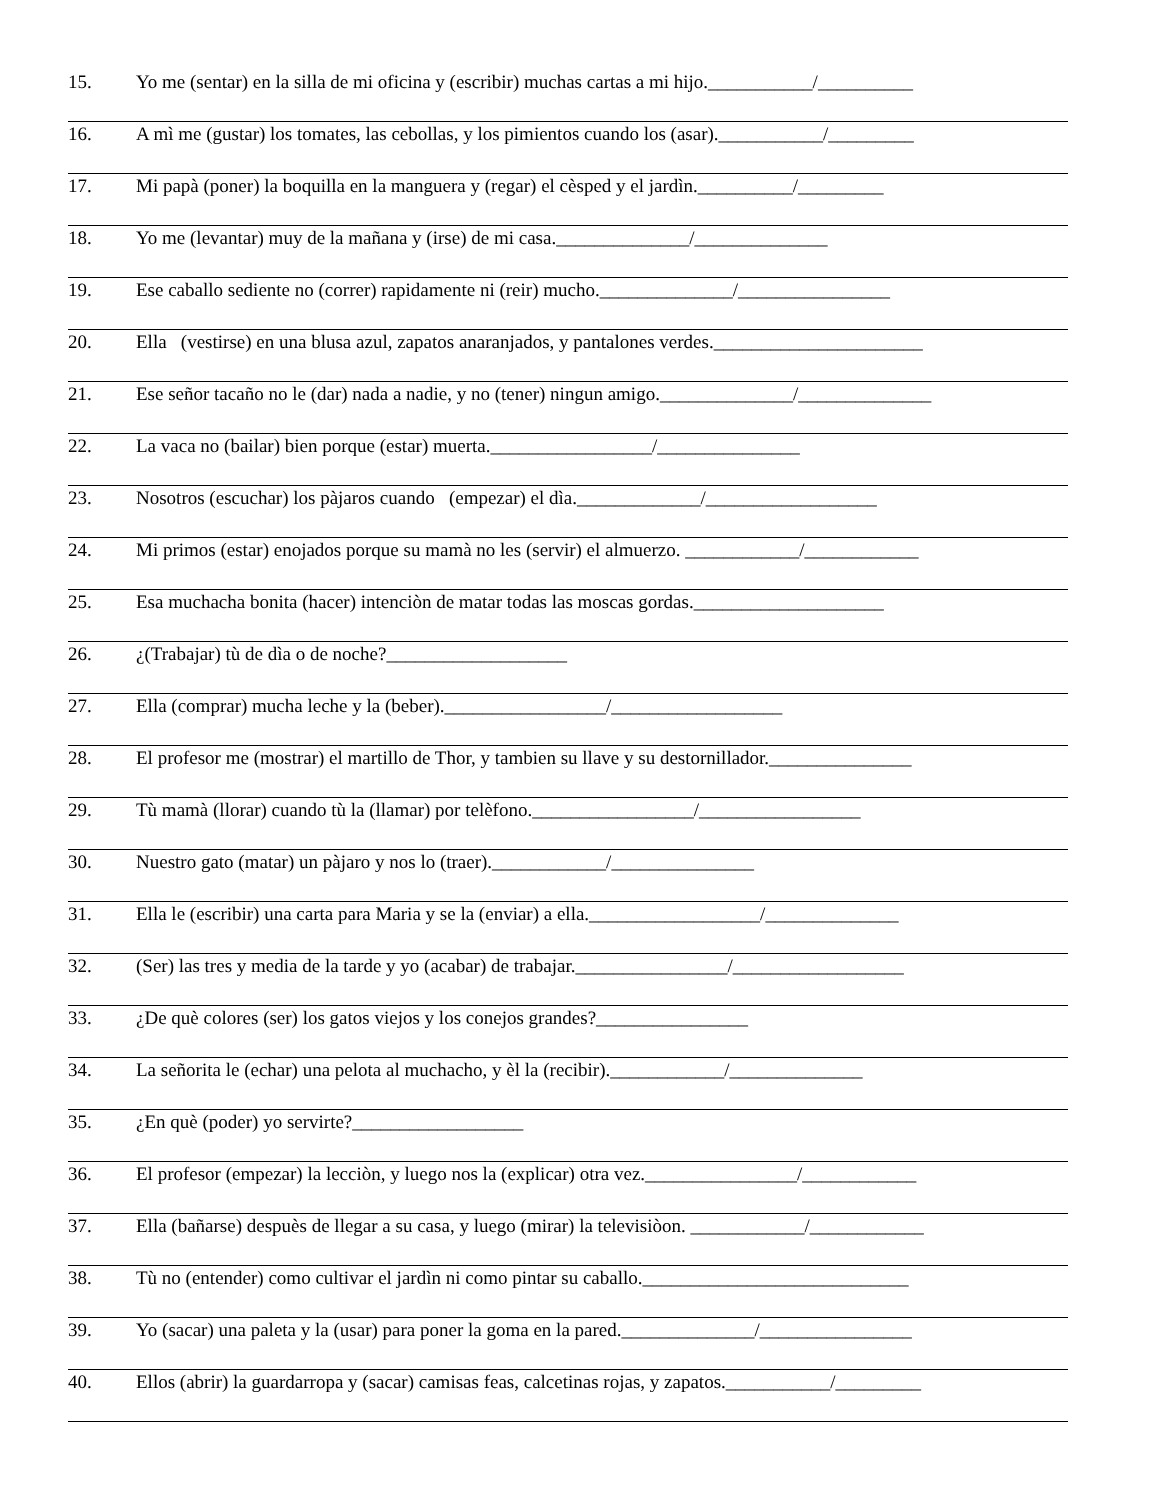15. Yo me (sentar) en la silla de mi oficina y (escribir) muchas cartas a mi hijo.___________/__________
16. A mì me (gustar) los tomates, las cebollas, y los pimientos cuando los (asar).___________/_________
17. Mi papà (poner) la boquilla en la manguera y (regar) el cèsped y el jardìn.__________/_________
18. Yo me (levantar) muy de la mañana y (irse) de mi casa.______________/______________
19. Ese caballo sediente no (correr) rapidamente ni (reir) mucho.______________/________________
20. Ella (vestirse) en una blusa azul, zapatos anaranjados, y pantalones verdes.______________________
21. Ese señor tacaño no le (dar) nada a nadie, y no (tener) ningun amigo.______________/______________
22. La vaca no (bailar) bien porque (estar) muerta._________________/_______________
23. Nosotros (escuchar) los pàjaros cuando (empezar) el dìa._____________/__________________
24. Mi primos (estar) enojados porque su mamà no les (servir) el almuerzo. ____________/____________
25. Esa muchacha bonita (hacer) intenciòn de matar todas las moscas gordas.____________________
26. ¿(Trabajar) tù de dìa o de noche?___________________
27. Ella (comprar) mucha leche y la (beber)._________________/__________________
28. El profesor me (mostrar) el martillo de Thor, y tambien su llave y su destornillador._______________
29. Tù mamà (llorar) cuando tù la (llamar) por telèfono._________________/_________________
30. Nuestro gato (matar) un pàjaro y nos lo (traer).____________/_______________
31. Ella le (escribir) una carta para Maria y se la (enviar) a ella.__________________/______________
32. (Ser) las tres y media de la tarde y yo (acabar) de trabajar.________________/__________________
33. ¿De què colores (ser) los gatos viejos y los conejos grandes?________________
34. La señorita le (echar) una pelota al muchacho, y èl la (recibir).____________/______________
35. ¿En què (poder) yo servirte?__________________
36. El profesor (empezar) la lecciòn, y luego nos la (explicar) otra vez.________________/____________
37. Ella (bañarse) despuès de llegar a su casa, y luego (mirar) la televisiòon. ____________/____________
38. Tù no (entender) como cultivar el jardìn ni como pintar su caballo.____________________________
39. Yo (sacar) una paleta y la (usar) para poner la goma en la pared.______________/________________
40. Ellos (abrir) la guardarropa y (sacar) camisas feas, calcetinas rojas, y zapatos.___________/_________